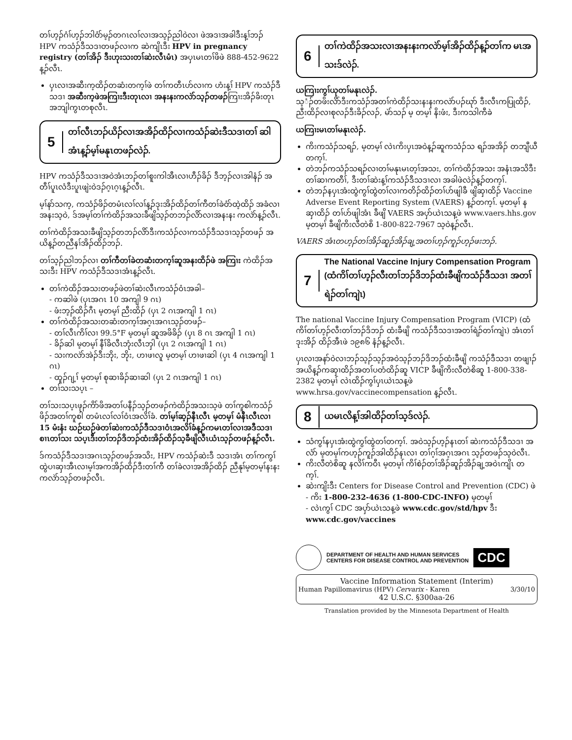တၢ်ဟ့ၣ်ဂံၢ်ဟ့ၣ်ဘါဝံာ်မ့ၣ်တဂၤလၢ်လၢအသ့ၣ်ညါဝဲလၢ ဖဲအဒၢအခါဒီးန့ၢ်ဘၣ် HPV ကသံၣ်ဒီသဒၢတဖၣ်လၢက ဆဲကျိၤဒီး HPV in pregnancy registry (တၢ်အိၣ် ဒီးဟုးသးတၢ်ဆဲးလီၤမံၤ) အပှၤမၤတၢ်ဖိဖဲ 888-452-9622 န့ၣ်လီၤ.
ပှၤလၢအဆီးက့ထိၣ်တဆံးတက့ၢ်ဖဲ တၢ်ကတီၤဟ်လၢက ဟံးန့ၢ် HPV ကသံၣ်ဒီသဒၢ အဆီးက့ဖဲအကြၢးဒီးတုၤလၢ အနးနးကလဲာ်သ့ၣ်တဖၣ်ကြၢးအိၣ်ခိးတုၤ အဘျါကွၤတစုလီၤ.
5
တၢ်လီၤဘၣ်ယိၣ်လၢအအိၣ်ထိၣ်လၢကသံၣ်ဆဲးဒီသဒၢတၢ် ဆါအံၤန့ၣ်မ့ၢ်မနုၤတဖၣ်လဲၣ်.
HPV ကသံၣ်ဒီသဒၢအဝဲအံၤဘၣ်တၢ်စူးကါအီၤလၢဟီၣ်ခိၣ် ဒီဘ့ၣ်လၢအါနံၣ် အတီၢ်ပူၤလံဒီးပူၤဖျဲးဝဲဒၣ်ဂ့ၤဂ့ၤန့ၣ်လီၤ.
မ့ၢ်နာ်သက့, ကသံၣ်ဖိၣ်တမံၤလၢ်လၢ်န့ၣ်ဒုးအိၣ်ထိၣ်တၢ်ကီတၢ်ခဲဝံာ်ထဲ့ထိၣ် အခံလၢအနးသ့ဝဲ, ဒ်အမ့ၢ်တၢ်ကဲထိၣ်အသးခီဖျိသ့ၣ်တဘၣ်လိာ်လၢအနးနး ကလဲာ်န့ၣ်လီၤ.
တၢ်ကဲထိၣ်အသးခီဖျိသ့ၣ်တဘၣ်လိာ်ဒီးကသံၣ်လၢကသံၣ်ဒီသဒၢသ့ၣ်တဖၣ် အယိန့ၣ်တညီနၢ်အိၣ်ထိၣ်ဘၣ်.
တၢ်သ့ၣ်ညါဘၣ်လၢ တၢ်ကီတၢ်ခဲတဆံးတက့ၢ်ဆူအနးထိၣ်ဖဲ အကြၢး ကဲထိၣ်အသးဒီး HPV ကသံၣ်ဒီသဒၢအံၤန့ၣ်လီၤ.
တၢ်ကဲထိၣ်အသးတဖၣ်ဖဲတၢ်ဆဲးလီၤကသံၣ်ဝံၤအခါ–
- ကဆါဖဲ (ပှၤအဂၤ 10 အကျါ 9 ဂၤ)
- ဖံးဘ့ၣ်ထိၣ်ဂီၤ မ့တမ့ၢ် ညီးထိၣ် (ပှၤ 2 ဂၤအကျါ 1 ဂၤ)
တၢ်ကဲထိၣ်အသးတဆံးတက့ၢ်အဂ့ၤအဂၤသ့ၣ်တဖၣ်–
- တၢ်လီၤကိၢ်လၢ 99.5°F မ့တမ့ၢ် ဆူအဖိခိၣ် (ပှၤ 8 ဂၤ အကျါ 1 ဂၤ)
- ခိၣ်ဆါ မ့တမ့ၢ် နီၢ်ခိလီၤဘုံးလီၤဘှါ (ပှၤ 2 ဂၤအကျါ 1 ဂၤ)
- သးကလဲာ်အဲၣ်ဒီးဘိုး, ဘိုး, ဟၢဖၢလူ မ့တမ့ၢ် ဟၢဖၢဆါ (ပှၤ 4 ဂၤအကျါ 1 ဂၤ)
- ထူၣ်ဂျ့ၢ် မ့တမ့ၢ် စုဆၢခိၣ်ဆၢဆါ (ပှၤ 2 ဂၤအကျါ 1 ဂၤ)
တၢ်သးသပ့ၤ –
တၢ်သးသပ့ၤဖုၣ်ကိာ်ဖိအတၢ်ပနီၣ်သ့ၣ်တဖၣ်ကဲထိၣ်အသးသ့ဖဲ တၢ်ကူစါကသံၣ်ဖိၣ်အတၢ်ကူစါ တမံၤလၢ်လၢ်ဝံၤအလိၢ်ခံ. တၢ်မ့ၢ်ဆ့ၣ်နီၤလီၤ မ့တမ့ၢ် မံနီၤလီၤလၢ 15 မံးနံး ဃဉ်ဃဉ်ဖဲတၢ်ဆဲးကသံၣ်ဒီသဒၢဝံၤအလိၢ်ခံန့ၣ်ကမၤတၢ်လၢအဒီသဒၢစၢၤတၢ်သး သပ့ၤဒီးတၢ်ဘၣ်ဒိဘၣ်ထံးအိၣ်ထိၣ်သ့ခီဖျိလီၤယံၤသ့ၣ်တဖၣ်န့ၣ်လီၤ.
ဒ်ကသံၣ်ဒီသဒၢအဂၤသ့ၣ်တဖၣ်အသိး, HPV ကသံၣ်ဆဲးဒီ သဒၢအံၤ တၢ်ကကွၢ်ထွဲပၢဆှၢအီၤလၢမ့ၢ်အကအိၣ်ထိၣ်ဒီးတၢ်ကီ တၢ်ခဲလၢအအိၣ်ထိၣ် ညီနုၢ်မ့တမ့ၢ်နးနးကလဲာ်သ့ၣ်တဖၣ်လီၤ.
6
တၢ်ကဲထိၣ်အသးလၢအနးနးကလဲာ်မ့ၢ်အိၣ်ထိၣ်န့ၣ်တၢ်က မၤအသးဒ်လဲၣ်.
ယကြၢးကွၢ်ယုတၢ်မနုၤလဲၣ်.
သ့ံၣ်တဖိးလိာ်ဒီးကသံၣ်အတၢ်ကဲထိၣ်သးနးနးကလဲာ်ပၣ်ဃုာ် ဒီးလီၤကပြုထိၣ်, ညီးထိၣ်လၢစုလၣ်ဒီးခိၣ်လၣ်, မဲာ်သၣ် မ့ တမ့ၢ် နိးဖံး, ဒီးကသါကီခဲ
ယကြၢးမၤတၢ်မနုၤလဲၣ်.
ကိးကသံၣ်သရၣ်, မ့တမ့ၢ် လဲၤကိးပှၤအဝဲန့ၣ်ဆူကသံၣ်သ ရၣ်အအိၣ် တဘျီယီတက့ၢ်.
တဲဘၣ်ကသံၣ်သရၣ်လၢတၢ်မနုၤမၤတ့ၢ်အသး, တၢ်ကဲထိၣ်အသး အနံၤအသိဒီးတၢ်ဆၢကတီၢ်, ဒီးတၢ်ဆဲးန့ၢ်ကသံၣ်ဒီသဒၢလၢ အခါဖဲလဲၣ်န့ၣ်တက့ၢ်.
တဲဘၣ်နပှၤအံးထွဲကွၢ်ထွဲတၢ်လၢကတိၣ်ထိၣ်တၢ်ဟ်ဖျါခီ ဖျိဆှၢထိၣ် Vaccine Adverse Event Reporting System (VAERS) န့ၣ်တက့ၢ်. မ့တမ့ၢ် နဆှၢထိၣ် တၢ်ဟ်ဖျါအံၤ ခီဖျိ VAERS အပှာ်ယဲၤသန့ဖဲ www.vaers.hhs.gov မ့တမ့ၢ် ခီဖျိကိးလီတဲစိ 1-800-822-7967 သ့ဝဲန့ၣ်လီၤ.
VAERS အံၤတဟ့ၣ်တၢ်အိၣ်ဆူၣ်အိၣ်ချ့အတၢ်ဟ့ၣ်ကူၣ်ဟ့ၣ်ဖးဘၣ်.
7
The National Vaccine Injury Compensation Program (ထံကိၢ်တၢ်ဟ့ၣ်လီးတၢ်ဘၣ်ဒိဘၣ်ထံးခီဖျိကသံၣ်ဒီသဒၢ အတၢ်ရဲၣ်တၢ်ကျဲၤ)
The national Vaccine Injury Compensation Program (VICP) (ထံကိၢ်တၢ်ဟ့ၣ်လီးတၢ်ဘၣ်ဒိဘၣ် ထံးခီဖျိ ကသံၣ်ဒီသဒၢအတၢ်ရဲၣ်တၢ်ကျဲၤ) အံၤတၢ်ဒုးအိၣ် ထိၣ်အီၤဖဲ ၁၉၈၆ နံၣ်န့ၣ်လီၤ.
ပှၤလၢအနာ်ဝဲလၢဘၣ်သ့ၣ်သ့ၣ်အဝဲသ့ၣ်ဘၣ်ဒိဘၣ်ထံးခီဖျိ ကသံၣ်ဒီသဒၢ တဖျၢၣ်အယိန့ၣ်ကဆှၢထိၣ်အတၢ်ပတံထိၣ်ဆူ VICP ခီဖျိကိးလီတဲစိဆူ 1-800-338-2382 မ့တမ့ၢ် လဲၤထိၣ်ကွၢ်ပှၤယဲၤသန့ဖဲ www.hrsa.gov/vaccinecompensation န့ၣ်လီၤ.
8
ယမၤလိန့ၢ်အါထိၣ်တၢ်သ့ဒ်လဲၣ်.
သံကွၢ်နပှၤအံးထွဲကွၢ်ထွဲတၢ်တက့ၢ်. အဝဲသ့ၣ်ဟ့ၣ်နၤတၢ် ဆဲးကသံၣ်ဒီသဒၢ အလံာ် မ့တမ့ၢ်ကဟ့ၣ်ကူၣ်အါထိၣ်နၤလၢ တၢ်ဂ့ၢ်အဂ့ၤအဂၤ သ့ၣ်တဖၣ်သ့ဝဲလီၤ.
ကိးလီတဲစိဆူ နလိၢ်ကဝီၤ မ့တမ့ၢ် ကိၢ်စဲၣ်တၢ်အိၣ်ဆူၣ်အိၣ်ချ့အဝဲၤကျိၤ တက့ၢ်.
ဆဲးကျိးဒီး Centers for Disease Control and Prevention (CDC) ဖဲ
- ကိး 1-800-232-4636 (1-800-CDC-INFO) မ့တမ့ၢ်
- လဲၤကွၢ် CDC အပှာ်ယဲၤသန့ဖဲ www.cdc.gov/std/hpv ဒီး www.cdc.gov/vaccines
DEPARTMENT OF HEALTH AND HUMAN SERVICES
CENTERS FOR DISEASE CONTROL AND PREVENTION
CDC
Vaccine Information Statement (Interim)
Human Papillomavirus (HPV) Cervarix - Karen 3/30/10
42 U.S.C. §300aa-26
Translation provided by the Minnesota Department of Health